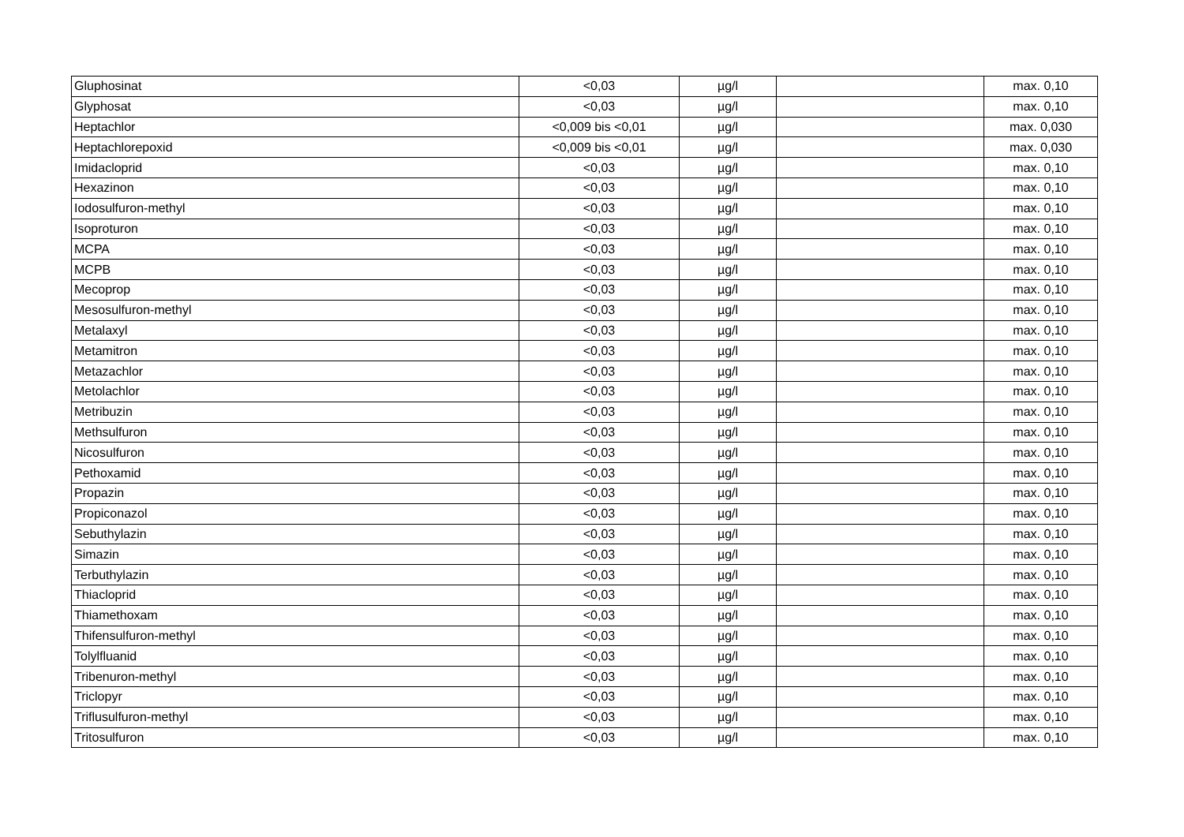| Gluphosinat | <0,03 | µg/l | | max. 0,10 |
| Glyphosat | <0,03 | µg/l | | max. 0,10 |
| Heptachlor | <0,009 bis <0,01 | µg/l | | max. 0,030 |
| Heptachlorepoxid | <0,009 bis <0,01 | µg/l | | max. 0,030 |
| Imidacloprid | <0,03 | µg/l | | max. 0,10 |
| Hexazinon | <0,03 | µg/l | | max. 0,10 |
| Iodosulfuron-methyl | <0,03 | µg/l | | max. 0,10 |
| Isoproturon | <0,03 | µg/l | | max. 0,10 |
| MCPA | <0,03 | µg/l | | max. 0,10 |
| MCPB | <0,03 | µg/l | | max. 0,10 |
| Mecoprop | <0,03 | µg/l | | max. 0,10 |
| Mesosulfuron-methyl | <0,03 | µg/l | | max. 0,10 |
| Metalaxyl | <0,03 | µg/l | | max. 0,10 |
| Metamitron | <0,03 | µg/l | | max. 0,10 |
| Metazachlor | <0,03 | µg/l | | max. 0,10 |
| Metolachlor | <0,03 | µg/l | | max. 0,10 |
| Metribuzin | <0,03 | µg/l | | max. 0,10 |
| Methsulfuron | <0,03 | µg/l | | max. 0,10 |
| Nicosulfuron | <0,03 | µg/l | | max. 0,10 |
| Pethoxamid | <0,03 | µg/l | | max. 0,10 |
| Propazin | <0,03 | µg/l | | max. 0,10 |
| Propiconazol | <0,03 | µg/l | | max. 0,10 |
| Sebuthylazin | <0,03 | µg/l | | max. 0,10 |
| Simazin | <0,03 | µg/l | | max. 0,10 |
| Terbuthylazin | <0,03 | µg/l | | max. 0,10 |
| Thiacloprid | <0,03 | µg/l | | max. 0,10 |
| Thiamethoxam | <0,03 | µg/l | | max. 0,10 |
| Thifensulfuron-methyl | <0,03 | µg/l | | max. 0,10 |
| Tolylfluanid | <0,03 | µg/l | | max. 0,10 |
| Tribenuron-methyl | <0,03 | µg/l | | max. 0,10 |
| Triclopyr | <0,03 | µg/l | | max. 0,10 |
| Triflusulfuron-methyl | <0,03 | µg/l | | max. 0,10 |
| Tritosulfuron | <0,03 | µg/l | | max. 0,10 |